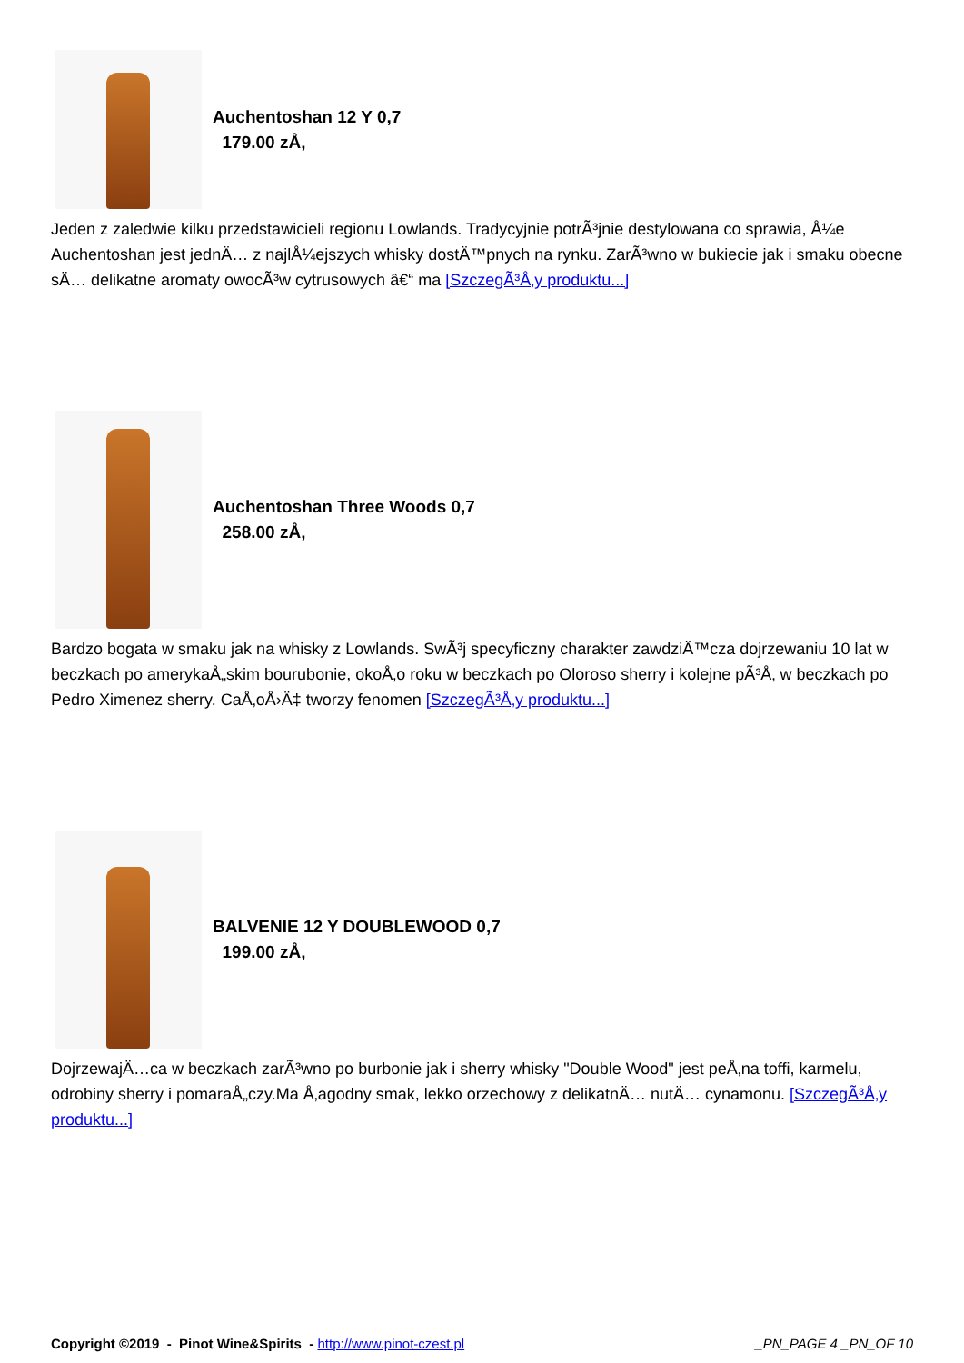Auchentoshan 12 Y 0,7
179.00 zÅ‚
Jeden z zaledwie kilku przedstawicieli regionu Lowlands. Tradycyjnie potrÃ³jnie destylowana co sprawia, Å¼e Auchentoshan jest jednÄ… z najlÅ¼ejszych whisky dostÄ™pnych na rynku. ZarÃ³wno w bukiecie jak i smaku obecne sÄ… delikatne aromaty owocÃ³w cytrusowych â€“ ma [SzczegÃ³Å‚y produktu...]
Auchentoshan Three Woods 0,7
258.00 zÅ‚
Bardzo bogata w smaku jak na whisky z Lowlands. SwÃ³j specyficzny charakter zawdziÄ™cza dojrzewaniu 10 lat w beczkach po amerykaÅ„skim bourubonie, okoÅ‚o roku w beczkach po Oloroso sherry i kolejne pÃ³Å‚ w beczkach po Pedro Ximenez sherry. CaÅ‚oÅ›Ä‡ tworzy fenomen [SzczegÃ³Å‚y produktu...]
BALVENIE 12 Y DOUBLEWOOD 0,7
199.00 zÅ‚
DojrzewajÄ…ca w beczkach zarÃ³wno po burbonie jak i sherry whisky "Double Wood" jest peÅ‚na toffi, karmelu, odrobiny sherry i pomaraÅ„czy.Ma Å‚agodny smak, lekko orzechowy z delikatnÄ… nutÄ… cynamonu. [SzczegÃ³Å‚y produktu...]
Copyright ©2019 - Pinot Wine&Spirits - http://www.pinot-czest.pl _PN_PAGE 4 _PN_OF 10